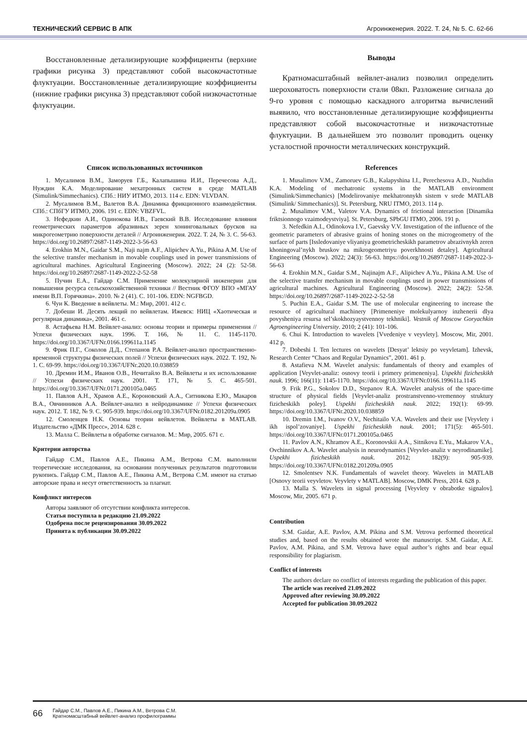ТЕХНИЧЕСКИЙ СЕРВИС В АПК Агроинженерия. 2022. Т. 24, № 5. С. 62-66
Восстановленные детализирующие коэффициенты (верхние графики рисунка 3) представляют собой высокочастотные флуктуации. Восстановленные детализирующие коэффициенты (нижние графики рисунка 3) представляют собой низкочастотные флуктуации.
Выводы
Кратномасштабный вейвлет-анализ позволил определить шероховатость поверхности стали 08кп. Разложение сигнала до 9-го уровня с помощью каскадного алгоритма вычислений выявило, что восстановленные детализирующие коэффициенты представляют собой высокочастотные и низкочастотные флуктуации. В дальнейшем это позволит проводить оценку усталостной прочности металлических конструкций.
Список использованных источников
1. Мусалимов В.М., Заморуев Г.Б., Калапышина И.И., Перечесова А.Д., Нуждин К.А. Моделирование мехатронных систем в среде MATLAB (Simulink/Simmechanics). СПб.: НИУ ИТМО, 2013. 114 с. EDN: VLVDAN.
2. Мусалимов В.М., Валетов В.А. Динамика фрикционного взаимодействия. СПб.: СПбГУ ИТМО, 2006. 191 с. EDN: VBZFVL.
3. Нефедкин А.И., Одинокова И.В., Гаевский В.В. Исследование влияния геометрических параметров абразивных зерен хонинговальных брусков на микрогеометрию поверхности деталей // Агроинженерия. 2022. Т. 24, № 3. С. 56-63. https://doi.org/10.26897/2687-1149-2022-3-56-63
4. Erokhin M.N., Gaidar S.M., Naji najm A.F., Alipichev A.Yu., Pikina A.M. Use of the selective transfer mechanism in movable couplings used in power transmissions of agricultural machines. Agricultural Engineering (Moscow). 2022; 24 (2): 52-58. https://doi.org/10.26897/2687-1149-2022-2-52-58
5. Пучин Е.А., Гайдар С.М. Применение молекулярной инженерии для повышения ресурса сельскохозяйственной техники // Вестник ФГОУ ВПО «МГАУ имени В.П. Горячкина». 2010. № 2 (41). С. 101-106. EDN: NGFBGD.
6. Чуи К. Введение в вейвлеты. М.: Мир, 2001. 412 с.
7. Добеши И. Десять лекций по вейвлетам. Ижевск: НИЦ «Хаотическая и регулярная динамика», 2001. 461 с.
8. Астафьева Н.М. Вейвлет-анализ: основы теории и примеры применения // Успехи физических наук. 1996. Т. 166, № 11. С. 1145-1170. https://doi.org/10.3367/UFNr.0166.199611a.1145
9. Фрик П.Г., Соколов Д.Д., Степанов Р.А. Вейвлет-анализ пространственно-временной структуры физических полей // Успехи физических наук. 2022. Т. 192, № 1. С. 69-99. https://doi.org/10.3367/UFNr.2020.10.038859
10. Дремин И.М., Иванов О.В., Нечитайло В.А. Вейвлеты и их использование // Успехи физических наук. 2001. Т. 171, № 5. С. 465-501. https://doi.org/10.3367/UFNr.0171.200105a.0465
11. Павлов А.Н., Храмов А.Е., Короновский А.А., Ситникова Е.Ю., Макаров В.А., Овчинников А.А. Вейвлет-анализ в нейродинамике // Успехи физических наук. 2012. Т. 182, № 9. С. 905-939. https://doi.org/10.3367/UFNr.0182.201209a.0905
12. Смоленцев Н.К. Основы теории вейвлетов. Вейвлеты в MATLAB. Издательство «ДМК Пресс», 2014. 628 с.
13. Малла С. Вейвлеты в обработке сигналов. М.: Мир, 2005. 671 с.
Критерии авторства
Гайдар С.М., Павлов А.Е., Пикина А.М., Ветрова С.М. выполнили теоретические исследования, на основании полученных результатов подготовили рукопись. Гайдар С.М., Павлов А.Е., Пикина А.М., Ветрова С.М. имеют на статью авторские права и несут ответственность за плагиат.
Конфликт интересов
Авторы заявляют об отсутствии конфликта интересов.
Статья поступила в редакцию 21.09.2022
Одобрена после рецензирования 30.09.2022
Принята к публикации 30.09.2022
References
1. Musalimov V.M., Zamoruev G.B., Kalapyshina I.I., Perechesova A.D., Nuzhdin K.A. Modeling of mechatronic systems in the MATLAB environment (Simulink/Simmechanics) [Modelirovaniye mekhatronnykh sistem v srede MATLAB (Simulink/ Simmechanics)]. St. Petersburg, NRU ITMO, 2013. 114 p.
2. Musalimov V.M., Valetov V.A. Dynamics of frictional interaction [Dinamika friktsionnogo vzaimodeystviya]. St. Petersburg, SPbGU ITMO, 2006. 191 p.
3. Nefedkin A.I., Odinokova I.V., Gaevsky V.V. Investigation of the influence of the geometric parameters of abrasive grains of honing stones on the microgeometry of the surface of parts [Issledovaniye vliyaniya geometricheskikh parametrov abrazivnykh zeren khoningoval’nykh bruskov na mikrogeometriyu poverkhnosti detaley]. Agricultural Engineering (Moscow). 2022; 24(3): 56-63. https://doi.org/10.26897/2687-1149-2022-3-56-63
4. Erokhin M.N., Gaidar S.M., Najinajm A.F., Alipichev A.Yu., Pikina A.M. Use of the selective transfer mechanism in movable couplings used in power transmissions of agricultural machines. Agricultural Engineering (Moscow). 2022; 24(2): 52-58. https://doi.org/10.26897/2687-1149-2022-2-52-58
5. Puchin E.A., Gaidar S.M. The use of molecular engineering to increase the resource of agricultural machinery [Primeneniye molekulyarnoy inzhenerii dlya povysheniya resursa sel’skokhozyaystvennoy tekhniki]. Vestnik of Moscow Goryachkin Agroengineering University. 2010; 2 (41): 101-106.
6. Chui K. Introduction to wavelets [Vvedeniye v veyvlety]. Moscow, Mir, 2001. 412 p.
7. Dobeshi I. Ten lectures on wavelets [Desyat’ lektsiy po veyvletam]. Izhevsk, Research Center “Chaos and Regular Dynamics”, 2001. 461 p.
8. Astafieva N.M. Wavelet analysis: fundamentals of theory and examples of application [Veyvlet-analiz: osnovy teorii i primery primeneniya]. Uspekhi fizicheskikh nauk. 1996; 166(11): 1145-1170. https://doi.org/10.3367/UFNr.0166.199611a.1145
9. Frik P.G., Sokolov D.D., Stepanov R.A. Wavelet analysis of the space-time structure of physical fields [Veyvlet-analiz prostranstvenno-vremennoy struktury fizicheskikh poley]. Uspekhi fizicheskikh nauk. 2022; 192(1): 69-99. https://doi.org/10.3367/UFNr.2020.10.038859
10. Dremin I.M., Ivanov O.V., Nechitailo V.A. Wavelets and their use [Veyvlety i ikh ispol’zovaniye]. Uspekhi fizicheskikh nauk. 2001; 171(5): 465-501. https://doi.org/10.3367/UFNr.0171.200105a.0465
11. Pavlov A.N., Khramov A.E., Koronovskii A.A., Sitnikova E.Yu., Makarov V.A., Ovchinnikov A.A. Wavelet analysis in neurodynamics [Veyvlet-analiz v neyrodinamike]. Uspekhi fizicheskikh nauk. 2012; 182(9): 905-939. https://doi.org/10.3367/UFNr.0182.201209a.0905
12. Smolentsev N.K. Fundamentals of wavelet theory. Wavelets in MATLAB [Osnovy teorii veyvletov. Veyvlety v MATLAB]. Moscow, DMK Press, 2014. 628 p.
13. Malla S. Wavelets in signal processing [Veyvlety v obrabotke signalov]. Moscow, Mir, 2005. 671 p.
Contribution
S.M. Gaidar, A.E. Pavlov, A.M. Pikina and S.M. Vetrova performed theoretical studies and, based on the results obtained wrote the manuscript. S.M. Gaidar, A.E. Pavlov, A.M. Pikina, and S.M. Vetrova have equal author’s rights and bear equal responsibility for plagiarism.
Conflict of interests
The authors declare no conflict of interests regarding the publication of this paper.
The article was received 21.09.2022
Approved after reviewing 30.09.2022
Accepted for publication 30.09.2022
66 Гайдар С.М., Павлов А.Е., Пикина А.М., Ветрова С.М.
Кратномасштабный вейвлет-анализ профилограммы